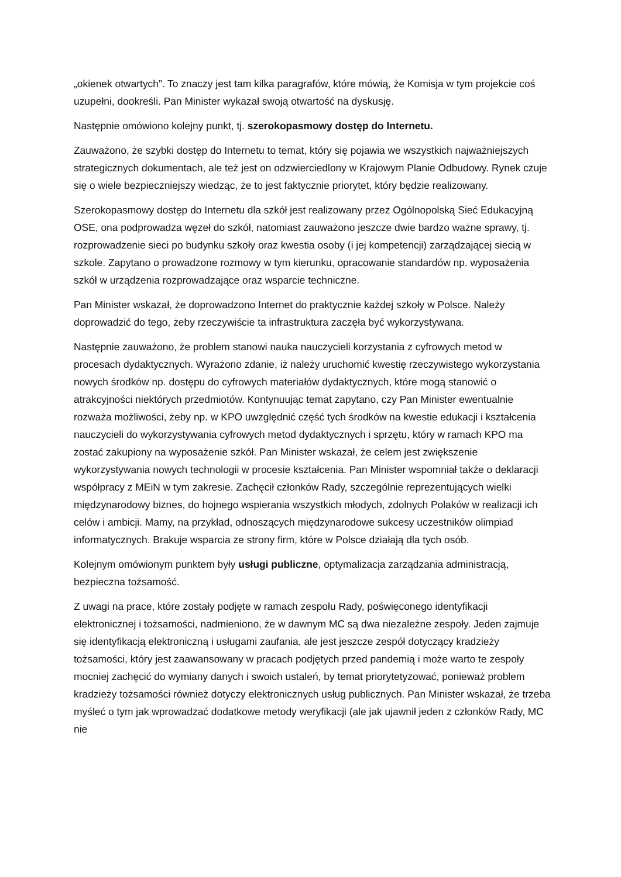„okienek otwartych”. To znaczy jest tam kilka paragrafów, które mówią, że Komisja w tym projekcie coś uzupełni, dookreśli. Pan Minister wykazał swoją otwartość na dyskusję.
Następnie omówiono kolejny punkt, tj. szerokopasmowy dostęp do Internetu.
Zauważono, że szybki dostęp do Internetu to temat, który się pojawia we wszystkich najważniejszych strategicznych dokumentach, ale też jest on odzwierciedlony w Krajowym Planie Odbudowy. Rynek czuje się o wiele bezpieczniejszy wiedząc, że to jest faktycznie priorytet, który będzie realizowany.
Szerokopasmowy dostęp do Internetu dla szkół jest realizowany przez Ogólnopolską Sieć Edukacyjną OSE, ona podprowadza węzeł do szkół, natomiast zauważono jeszcze dwie bardzo ważne sprawy, tj. rozprowadzenie sieci po budynku szkoły oraz kwestia osoby (i jej kompetencji) zarządzającej siecią w szkole. Zapytano o prowadzone rozmowy w tym kierunku, opracowanie standardów np. wyposażenia szkół w urządzenia rozprowadzające oraz wsparcie techniczne.
Pan Minister wskazał, że doprowadzono Internet do praktycznie każdej szkoły w Polsce. Należy doprowadzić do tego, żeby rzeczywiście ta infrastruktura zaczęła być wykorzystywana.
Następnie zauważono, że problem stanowi nauka nauczycieli korzystania z cyfrowych metod w procesach dydaktycznych. Wyrażono zdanie, iż należy uruchomić kwestię rzeczywistego wykorzystania nowych środków np. dostępu do cyfrowych materiałów dydaktycznych, które mogą stanowić o atrakcyjności niektórych przedmiotów. Kontynuując temat zapytano, czy Pan Minister ewentualnie rozważa możliwości, żeby np. w KPO uwzględnić część tych środków na kwestie edukacji i kształcenia nauczycieli do wykorzystywania cyfrowych metod dydaktycznych i sprzętu, który w ramach KPO ma zostać zakupiony na wyposażenie szkół. Pan Minister wskazał, że celem jest zwiększenie wykorzystywania nowych technologii w procesie kształcenia. Pan Minister wspomniał także o deklaracji współpracy z MEiN w tym zakresie. Zachęcił członków Rady, szczególnie reprezentujących wielki międzynarodowy biznes, do hojnego wspierania wszystkich młodych, zdolnych Polaków w realizacji ich celów i ambicji. Mamy, na przykład, odnoszących międzynarodowe sukcesy uczestników olimpiad informatycznych. Brakuje wsparcia ze strony firm, które w Polsce działają dla tych osób.
Kolejnym omówionym punktem były usługi publiczne, optymalizacja zarządzania administracją, bezpieczna tożsamość.
Z uwagi na prace, które zostały podjęte w ramach zespołu Rady, poświęconego identyfikacji elektronicznej i tożsamości, nadmieniono, że w dawnym MC są dwa niezależne zespoły. Jeden zajmuje się identyfikacją elektroniczną i usługami zaufania, ale jest jeszcze zespół dotyczący kradzieży tożsamości, który jest zaawansowany w pracach podjętych przed pandemią i może warto te zespoły mocniej zachęcić do wymiany danych i swoich ustaleń, by temat priorytetyzować, ponieważ problem kradzieży tożsamości również dotyczy elektronicznych usług publicznych. Pan Minister wskazał, że trzeba myśleć o tym jak wprowadzać dodatkowe metody weryfikacji (ale jak ujawnił jeden z członków Rady, MC nie